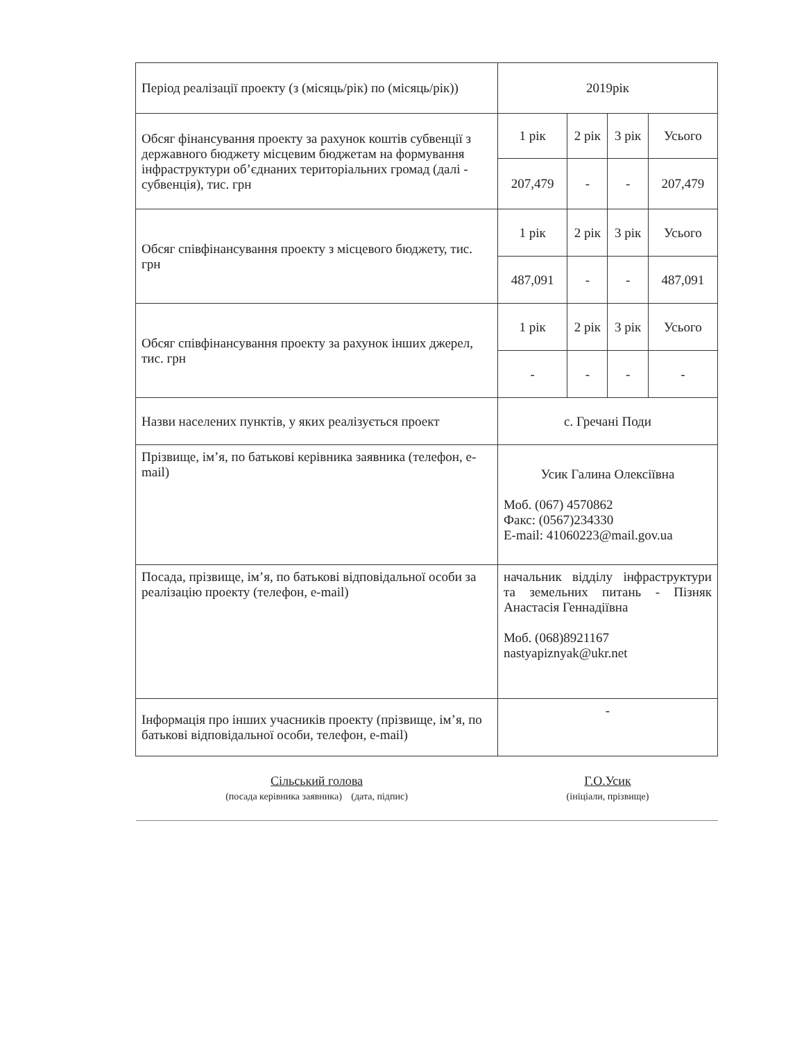| Період реалізації проекту (з (місяць/рік) по (місяць/рік)) | 2019рік | | | |
| Обсяг фінансування проекту за рахунок коштів субвенції з державного бюджету місцевим бюджетам на формування інфраструктури об’єднаних територіальних громад (далі - субвенція), тис. грн | 1 рік | 2 рік | 3 рік | Усього |
| | 207,479 | - | - | 207,479 |
| Обсяг співфінансування проекту з місцевого бюджету, тис. грн | 1 рік | 2 рік | 3 рік | Усього |
| | 487,091 | - | - | 487,091 |
| Обсяг співфінансування проекту за рахунок інших джерел, тис. грн | 1 рік | 2 рік | 3 рік | Усього |
| | - | - | - | - |
| Назви населених пунктів, у яких реалізується проект | с. Гречані Поди | | | |
| Прізвище, ім’я, по батькові керівника заявника (телефон, e-mail) | Усик Галина Олексіївна Моб. (067) 4570862 Факс: (0567)234330 E-mail: 41060223@mail.gov.ua | | | |
| Посада, прізвище, ім’я, по батькові відповідальної особи за реалізацію проекту (телефон, e-mail) | начальник відділу інфраструктури та земельних питань - Пізняк Анастасія Геннадіївна Моб. (068)8921167 nastyapiznyak@ukr.net | | | |
| Інформація про інших учасників проекту (прізвище, ім’я, по батькові відповідальної особи, телефон, e-mail) | - | | | |
| Сільський голова (посада керівника заявника) (дата, підпис) | Г.О.Усик (ініціали, прізвище) | | | |